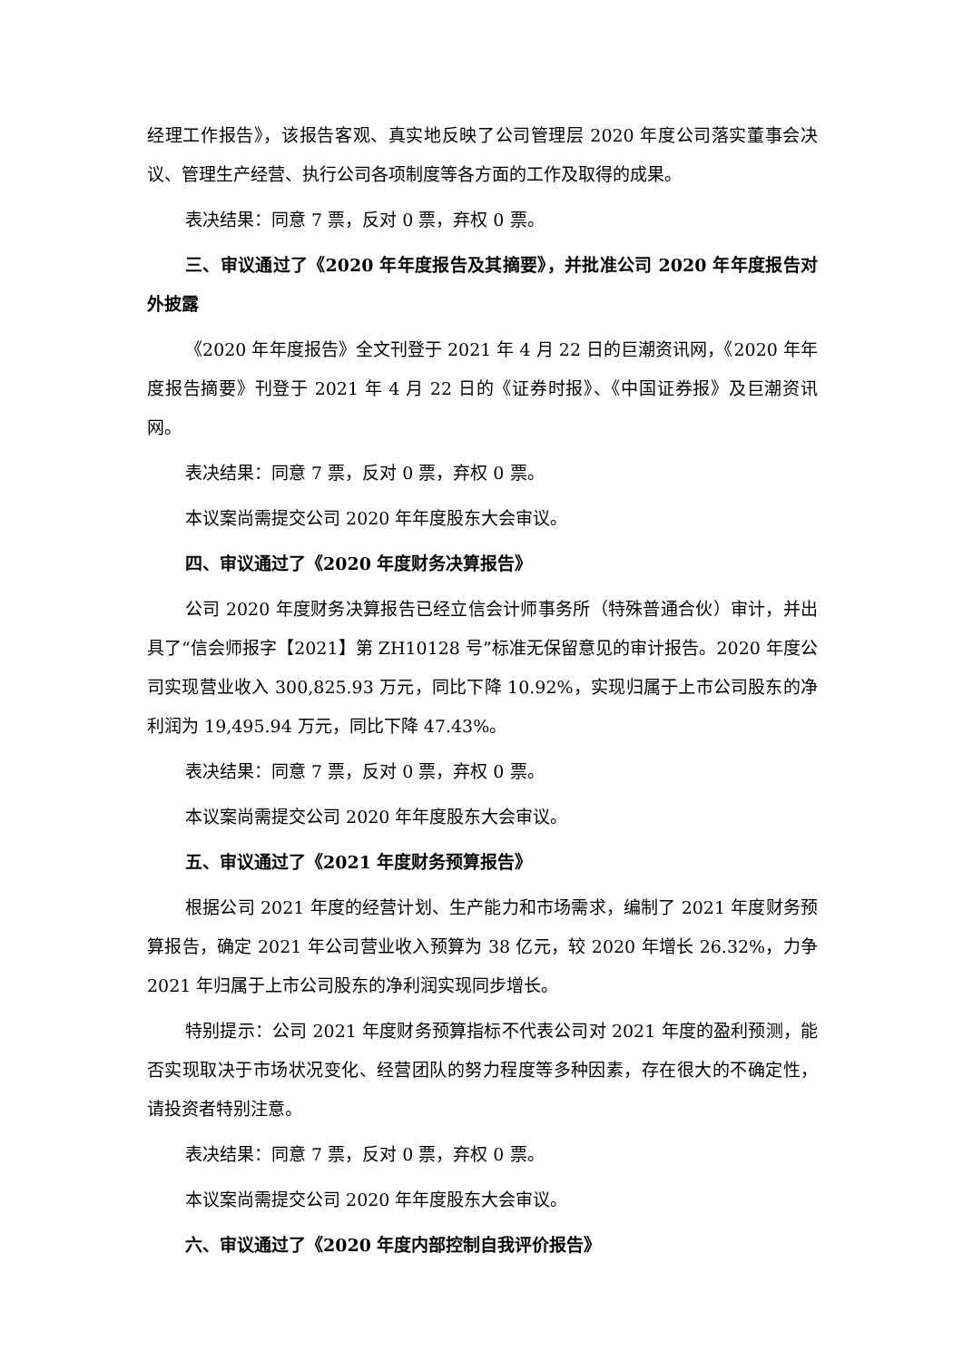经理工作报告》，该报告客观、真实地反映了公司管理层 2020 年度公司落实董事会决议、管理生产经营、执行公司各项制度等各方面的工作及取得的成果。
表决结果：同意 7 票，反对 0 票，弃权 0 票。
三、审议通过了《2020 年年度报告及其摘要》，并批准公司 2020 年年度报告对外披露
《2020 年年度报告》全文刊登于 2021 年 4 月 22 日的巨潮资讯网，《2020 年年度报告摘要》刊登于 2021 年 4 月 22 日的《证券时报》、《中国证券报》及巨潮资讯网。
表决结果：同意 7 票，反对 0 票，弃权 0 票。
本议案尚需提交公司 2020 年年度股东大会审议。
四、审议通过了《2020 年度财务决算报告》
公司 2020 年度财务决算报告已经立信会计师事务所（特殊普通合伙）审计，并出具了“信会师报字【2021】第 ZH10128 号”标准无保留意见的审计报告。2020 年度公司实现营业收入 300,825.93 万元，同比下降 10.92%，实现归属于上市公司股东的净利润为 19,495.94 万元，同比下降 47.43%。
表决结果：同意 7 票，反对 0 票，弃权 0 票。
本议案尚需提交公司 2020 年年度股东大会审议。
五、审议通过了《2021 年度财务预算报告》
根据公司 2021 年度的经营计划、生产能力和市场需求，编制了 2021 年度财务预算报告，确定 2021 年公司营业收入预算为 38 亿元，较 2020 年增长 26.32%，力争 2021 年归属于上市公司股东的净利润实现同步增长。
特别提示：公司 2021 年度财务预算指标不代表公司对 2021 年度的盈利预测，能否实现取决于市场状况变化、经营团队的努力程度等多种因素，存在很大的不确定性，请投资者特别注意。
表决结果：同意 7 票，反对 0 票，弃权 0 票。
本议案尚需提交公司 2020 年年度股东大会审议。
六、审议通过了《2020 年度内部控制自我评价报告》